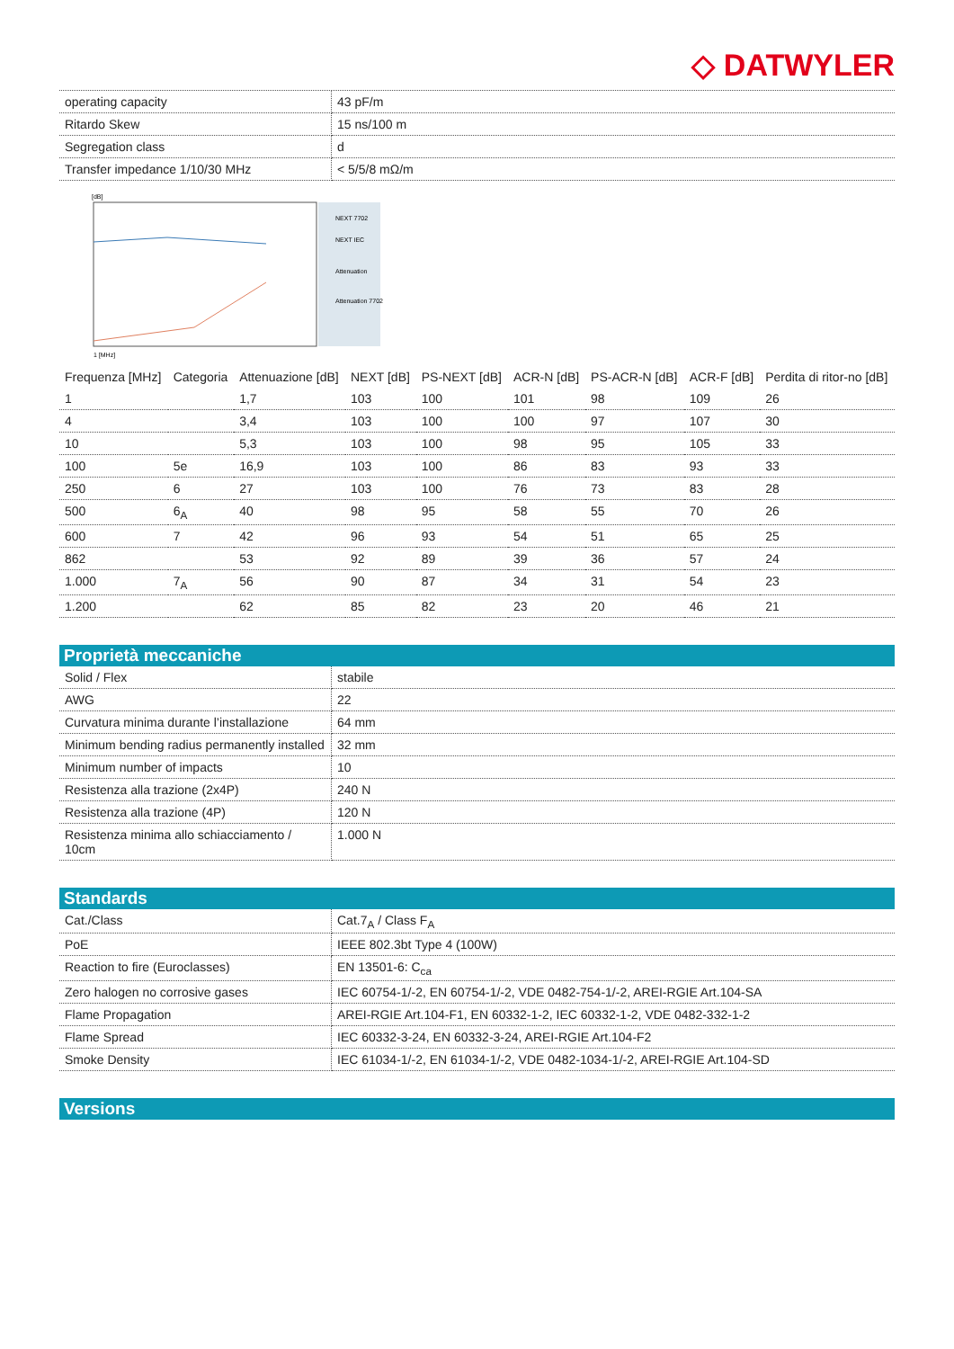◇ DATWYLER
| operating capacity | 43 pF/m |
| Ritardo Skew | 15 ns/100 m |
| Segregation class | d |
| Transfer impedance 1/10/30 MHz | < 5/5/8 mΩ/m |
NEXT 7702
NEXT IEC
Attenuation
Attenuation 7702
[dB]
1 [MHz]
| Frequenza [MHz] | Categoria | Attenuazione [dB] | NEXT [dB] | PS-NEXT [dB] | ACR-N [dB] | PS-ACR-N [dB] | ACR-F [dB] | Perdita di ritor-no [dB] |
| --- | --- | --- | --- | --- | --- | --- | --- | --- |
| 1 | | 1,7 | 103 | 100 | 101 | 98 | 109 | 26 |
| 4 | | 3,4 | 103 | 100 | 100 | 97 | 107 | 30 |
| 10 | | 5,3 | 103 | 100 | 98 | 95 | 105 | 33 |
| 100 | 5e | 16,9 | 103 | 100 | 86 | 83 | 93 | 33 |
| 250 | 6 | 27 | 103 | 100 | 76 | 73 | 83 | 28 |
| 500 | 6<sub>A</sub> | 40 | 98 | 95 | 58 | 55 | 70 | 26 |
| 600 | 7 | 42 | 96 | 93 | 54 | 51 | 65 | 25 |
| 862 | | 53 | 92 | 89 | 39 | 36 | 57 | 24 |
| 1.000 | 7<sub>A</sub> | 56 | 90 | 87 | 34 | 31 | 54 | 23 |
| 1.200 | | 62 | 85 | 82 | 23 | 20 | 46 | 21 |
Proprietà meccaniche
| Solid / Flex | stabile |
| AWG | 22 |
| Curvatura minima durante l’installazione | 64 mm |
| Minimum bending radius permanently installed | 32 mm |
| Minimum number of impacts | 10 |
| Resistenza alla trazione (2x4P) | 240 N |
| Resistenza alla trazione (4P) | 120 N |
| Resistenza minima allo schiacciamento / 10cm | 1.000 N |
Standards
| Cat./Class | Cat.7<sub>A</sub> / Class F<sub>A</sub> |
| PoE | IEEE 802.3bt Type 4 (100W) |
| Reaction to fire (Euroclasses) | EN 13501-6: C<sub>ca</sub> |
| Zero halogen no corrosive gases | IEC 60754-1/-2, EN 60754-1/-2, VDE 0482-754-1/-2, AREI-RGIE Art.104-SA |
| Flame Propagation | AREI-RGIE Art.104-F1, EN 60332-1-2, IEC 60332-1-2, VDE 0482-332-1-2 |
| Flame Spread | IEC 60332-3-24, EN 60332-3-24, AREI-RGIE Art.104-F2 |
| Smoke Density | IEC 61034-1/-2, EN 61034-1/-2, VDE 0482-1034-1/-2, AREI-RGIE Art.104-SD |
Versions